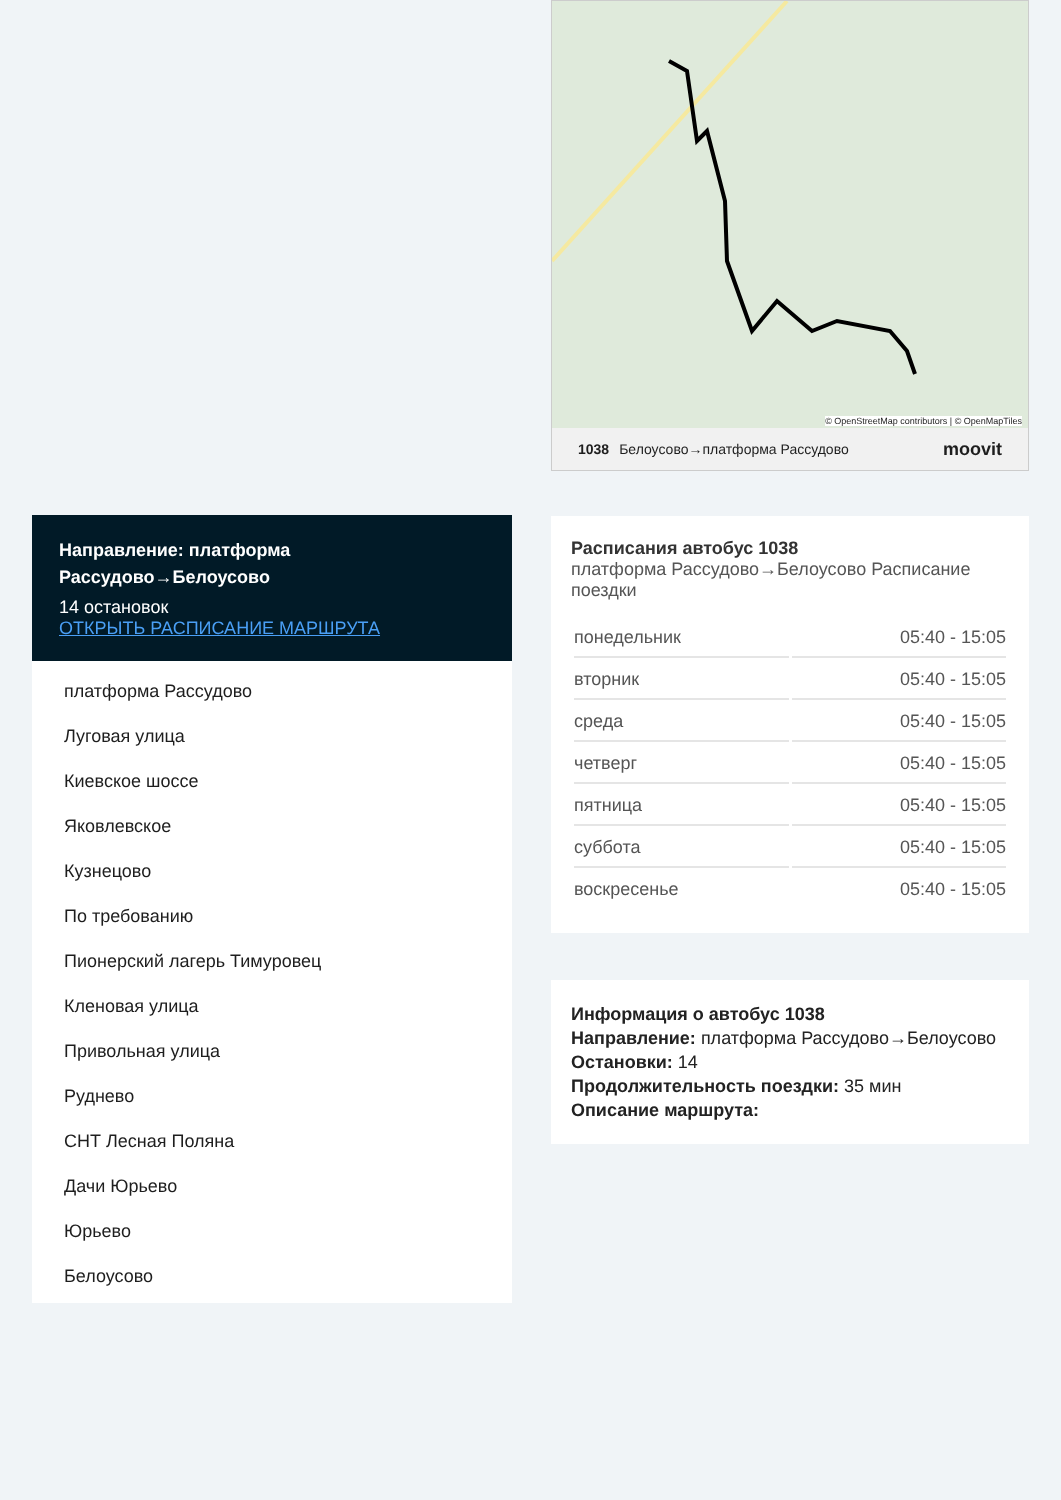Направление: платформа Рассудово→Белоусово
14 остановок
ОТКРЫТЬ РАСПИСАНИЕ МАРШРУТА
платформа Рассудово
Луговая улица
Киевское шоссе
Яковлевское
Кузнецово
По требованию
Пионерский лагерь Тимуровец
Кленовая улица
Привольная улица
Руднево
СНТ Лесная Поляна
Дачи Юрьево
Юрьево
Белоусово
© OpenStreetMap contributors | © OpenMapTiles
1038 Белоусово→платформа Рассудово moovit
Расписания автобус 1038
платформа Рассудово→Белоусово Расписание поездки
| понедельник | 05:40 - 15:05 |
| вторник | 05:40 - 15:05 |
| среда | 05:40 - 15:05 |
| четверг | 05:40 - 15:05 |
| пятница | 05:40 - 15:05 |
| суббота | 05:40 - 15:05 |
| воскресенье | 05:40 - 15:05 |
Информация о автобус 1038
Направление: платформа Рассудово→Белоусово
Остановки: 14
Продолжительность поездки: 35 мин
Описание маршрута: